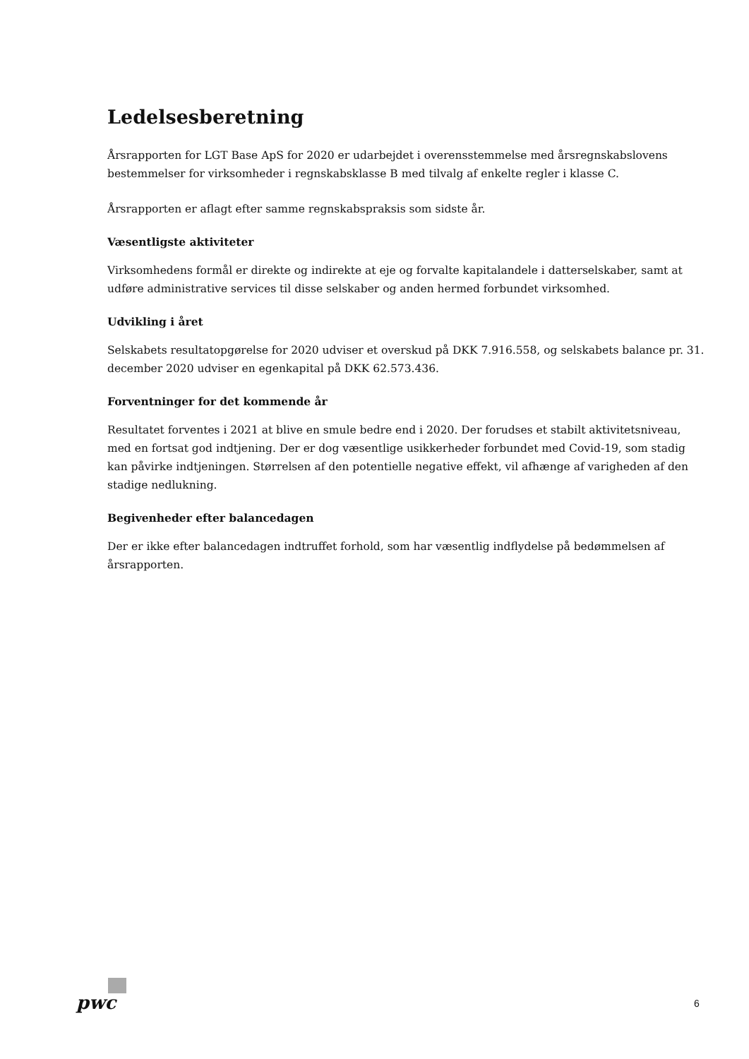Ledelsesberetning
Årsrapporten for LGT Base ApS for 2020 er udarbejdet i overensstemmelse med årsregnskabslovens bestemmelser for virksomheder i regnskabsklasse B med tilvalg af enkelte regler i klasse C.
Årsrapporten er aflagt efter samme regnskabspraksis som sidste år.
Væsentligste aktiviteter
Virksomhedens formål er direkte og indirekte at eje og forvalte kapitalandele i datterselskaber, samt at udføre administrative services til disse selskaber og anden hermed forbundet virksomhed.
Udvikling i året
Selskabets resultatopgørelse for 2020 udviser et overskud på DKK 7.916.558, og selskabets balance pr. 31. december 2020 udviser en egenkapital på DKK 62.573.436.
Forventninger for det kommende år
Resultatet forventes i 2021 at blive en smule bedre end i 2020. Der forudses et stabilt aktivitetsniveau, med en fortsat god indtjening. Der er dog væsentlige usikkerheder forbundet med Covid-19, som stadig kan påvirke indtjeningen. Størrelsen af den potentielle negative effekt, vil afhænge af varigheden af den stadige nedlukning.
Begivenheder efter balancedagen
Der er ikke efter balancedagen indtruffet forhold, som har væsentlig indflydelse på bedømmelsen af årsrapporten.
pwc 6